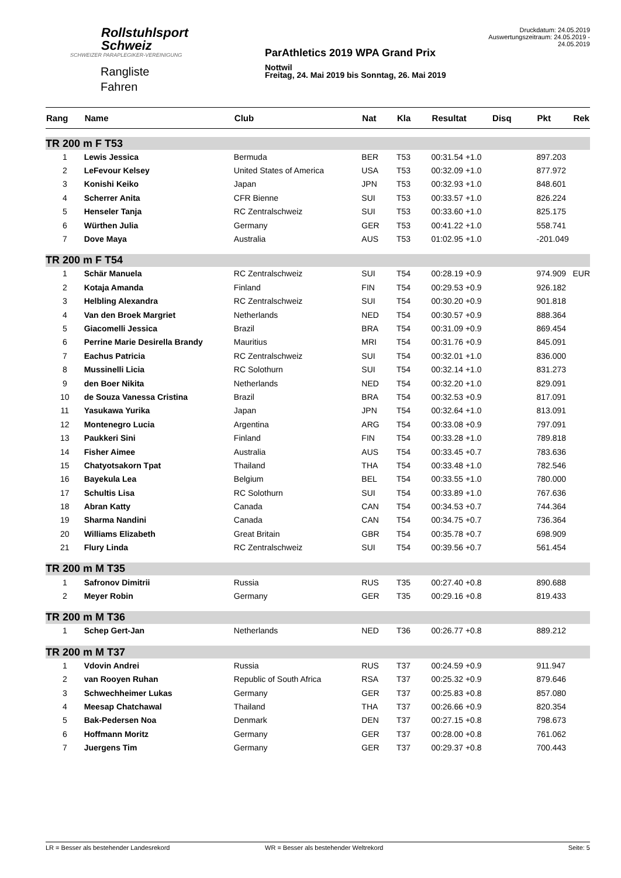Rollstuhlsport
Schweiz
SCHWEIZER PARAPLEGIKER-VEREINIGUNG
Rangliste
Fahren
ParAthletics 2019 WPA Grand Prix
Nottwil
Freitag, 24. Mai 2019 bis Sonntag, 26. Mai 2019
Druckdatum: 24.05.2019
Auswertungszeitraum: 24.05.2019 - 24.05.2019
| Rang | Name | Club | Nat | Kla | Resultat | Disq | Pkt | Rek |
| --- | --- | --- | --- | --- | --- | --- | --- | --- |
| TR 200 m F T53 | | | | | | | | |
| 1 | Lewis Jessica | Bermuda | BER | T53 | 00:31.54 +1.0 | | 897.203 | |
| 2 | LeFevour Kelsey | United States of America | USA | T53 | 00:32.09 +1.0 | | 877.972 | |
| 3 | Konishi Keiko | Japan | JPN | T53 | 00:32.93 +1.0 | | 848.601 | |
| 4 | Scherrer Anita | CFR Bienne | SUI | T53 | 00:33.57 +1.0 | | 826.224 | |
| 5 | Henseler Tanja | RC Zentralschweiz | SUI | T53 | 00:33.60 +1.0 | | 825.175 | |
| 6 | Würthen Julia | Germany | GER | T53 | 00:41.22 +1.0 | | 558.741 | |
| 7 | Dove Maya | Australia | AUS | T53 | 01:02.95 +1.0 | | -201.049 | |
| TR 200 m F T54 | | | | | | | | |
| 1 | Schär Manuela | RC Zentralschweiz | SUI | T54 | 00:28.19 +0.9 | | 974.909 | EUR |
| 2 | Kotaja Amanda | Finland | FIN | T54 | 00:29.53 +0.9 | | 926.182 | |
| 3 | Helbling Alexandra | RC Zentralschweiz | SUI | T54 | 00:30.20 +0.9 | | 901.818 | |
| 4 | Van den Broek Margriet | Netherlands | NED | T54 | 00:30.57 +0.9 | | 888.364 | |
| 5 | Giacomelli Jessica | Brazil | BRA | T54 | 00:31.09 +0.9 | | 869.454 | |
| 6 | Perrine Marie Desirella Brandy | Mauritius | MRI | T54 | 00:31.76 +0.9 | | 845.091 | |
| 7 | Eachus Patricia | RC Zentralschweiz | SUI | T54 | 00:32.01 +1.0 | | 836.000 | |
| 8 | Mussinelli Licia | RC Solothurn | SUI | T54 | 00:32.14 +1.0 | | 831.273 | |
| 9 | den Boer Nikita | Netherlands | NED | T54 | 00:32.20 +1.0 | | 829.091 | |
| 10 | de Souza Vanessa Cristina | Brazil | BRA | T54 | 00:32.53 +0.9 | | 817.091 | |
| 11 | Yasukawa Yurika | Japan | JPN | T54 | 00:32.64 +1.0 | | 813.091 | |
| 12 | Montenegro Lucia | Argentina | ARG | T54 | 00:33.08 +0.9 | | 797.091 | |
| 13 | Paukkeri Sini | Finland | FIN | T54 | 00:33.28 +1.0 | | 789.818 | |
| 14 | Fisher Aimee | Australia | AUS | T54 | 00:33.45 +0.7 | | 783.636 | |
| 15 | Chatyotsakorn Tpat | Thailand | THA | T54 | 00:33.48 +1.0 | | 782.546 | |
| 16 | Bayekula Lea | Belgium | BEL | T54 | 00:33.55 +1.0 | | 780.000 | |
| 17 | Schultis Lisa | RC Solothurn | SUI | T54 | 00:33.89 +1.0 | | 767.636 | |
| 18 | Abran Katty | Canada | CAN | T54 | 00:34.53 +0.7 | | 744.364 | |
| 19 | Sharma Nandini | Canada | CAN | T54 | 00:34.75 +0.7 | | 736.364 | |
| 20 | Williams Elizabeth | Great Britain | GBR | T54 | 00:35.78 +0.7 | | 698.909 | |
| 21 | Flury Linda | RC Zentralschweiz | SUI | T54 | 00:39.56 +0.7 | | 561.454 | |
| TR 200 m M T35 | | | | | | | | |
| 1 | Safronov Dimitrii | Russia | RUS | T35 | 00:27.40 +0.8 | | 890.688 | |
| 2 | Meyer Robin | Germany | GER | T35 | 00:29.16 +0.8 | | 819.433 | |
| TR 200 m M T36 | | | | | | | | |
| 1 | Schep Gert-Jan | Netherlands | NED | T36 | 00:26.77 +0.8 | | 889.212 | |
| TR 200 m M T37 | | | | | | | | |
| 1 | Vdovin Andrei | Russia | RUS | T37 | 00:24.59 +0.9 | | 911.947 | |
| 2 | van Rooyen Ruhan | Republic of South Africa | RSA | T37 | 00:25.32 +0.9 | | 879.646 | |
| 3 | Schwechheimer Lukas | Germany | GER | T37 | 00:25.83 +0.8 | | 857.080 | |
| 4 | Meesap Chatchawal | Thailand | THA | T37 | 00:26.66 +0.9 | | 820.354 | |
| 5 | Bak-Pedersen Noa | Denmark | DEN | T37 | 00:27.15 +0.8 | | 798.673 | |
| 6 | Hoffmann Moritz | Germany | GER | T37 | 00:28.00 +0.8 | | 761.062 | |
| 7 | Juergens Tim | Germany | GER | T37 | 00:29.37 +0.8 | | 700.443 | |
LR = Besser als bestehender Landesrekord WR = Besser als bestehender Weltrekord Seite: 5